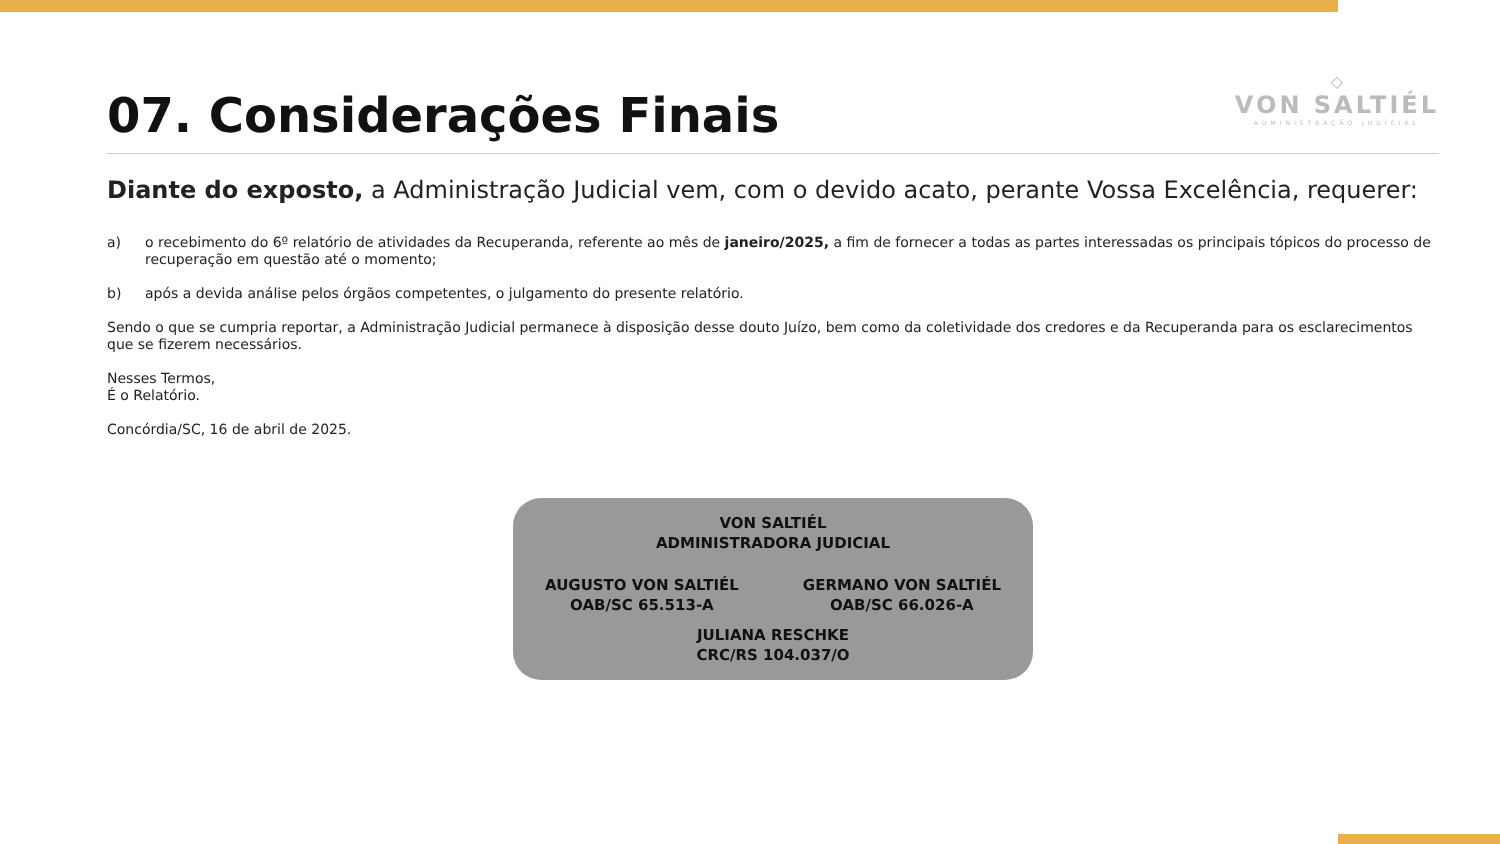07. Considerações Finais
◇
VON SALTIÉL
ADMINISTRAÇÃO JUDICIAL
Diante do exposto, a Administração Judicial vem, com o devido acato, perante Vossa Excelência, requerer:
a) o recebimento do 6º relatório de atividades da Recuperanda, referente ao mês de janeiro/2025, a fim de fornecer a todas as partes interessadas os principais tópicos do processo de recuperação em questão até o momento;
b) após a devida análise pelos órgãos competentes, o julgamento do presente relatório.
Sendo o que se cumpria reportar, a Administração Judicial permanece à disposição desse douto Juízo, bem como da coletividade dos credores e da Recuperanda para os esclarecimentos que se fizerem necessários.
Nesses Termos,
É o Relatório.
Concórdia/SC, 16 de abril de 2025.
VON SALTIÉL
ADMINISTRADORA JUDICIAL
AUGUSTO VON SALTIÉL
OAB/SC 65.513-A
GERMANO VON SALTIÉL
OAB/SC 66.026-A
JULIANA RESCHKE
CRC/RS 104.037/O